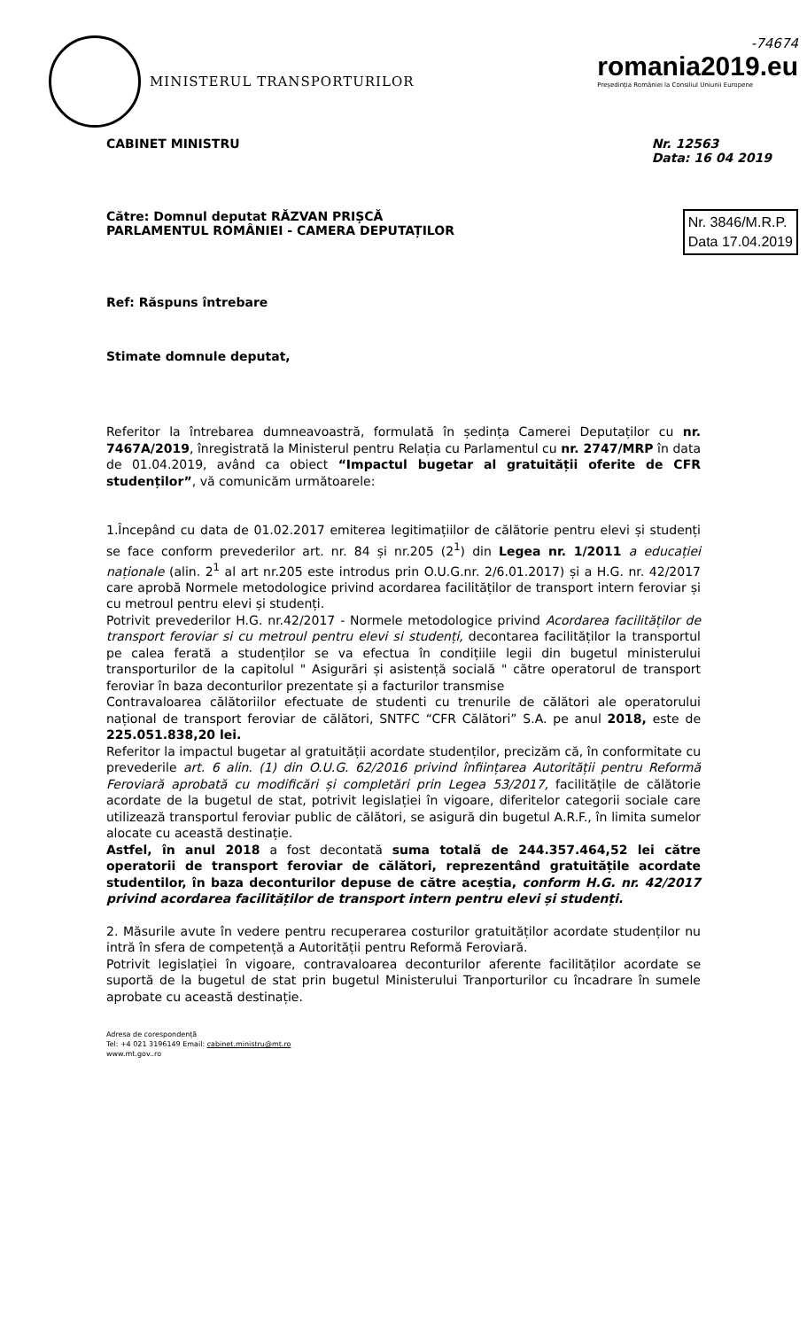MINISTERUL TRANSPORTURILOR -74674
romania2019.eu
Președinția României la Consiliul Uniunii Europene
CABINET MINISTRU Nr. 12563
Data: 16 04 2019
Către: Domnul deputat RĂZVAN PRIȘCĂ
PARLAMENTUL ROMÂNIEI - CAMERA DEPUTAȚILOR
Nr. 3846/M.R.P.
Data 17.04.2019
Ref: Răspuns întrebare
Stimate domnule deputat,
Referitor la întrebarea dumneavoastră, formulată în ședința Camerei Deputaților cu nr. 7467A/2019, înregistrată la Ministerul pentru Relația cu Parlamentul cu nr. 2747/MRP în data de 01.04.2019, având ca obiect “Impactul bugetar al gratuității oferite de CFR studenților”, vă comunicăm următoarele:
1.Începând cu data de 01.02.2017 emiterea legitimațiilor de călătorie pentru elevi și studenți se face conform prevederilor art. nr. 84 și nr.205 (2<sup>1</sup>) din Legea nr. 1/2011 a educației naționale (alin. 2<sup>1</sup> al art nr.205 este introdus prin O.U.G.nr. 2/6.01.2017) și a H.G. nr. 42/2017 care aprobă Normele metodologice privind acordarea facilităților de transport intern feroviar și cu metroul pentru elevi și studenți.
Potrivit prevederilor H.G. nr.42/2017 - Normele metodologice privind Acordarea facilităților de transport feroviar si cu metroul pentru elevi si studenți, decontarea facilităților la transportul pe calea ferată a studenților se va efectua în condițiile legii din bugetul ministerului transporturilor de la capitolul " Asigurări și asistență socială " către operatorul de transport feroviar în baza deconturilor prezentate și a facturilor transmise
Contravaloarea călătoriilor efectuate de studenti cu trenurile de călători ale operatorului național de transport feroviar de călători, SNTFC “CFR Călători” S.A. pe anul 2018, este de 225.051.838,20 lei.
Referitor la impactul bugetar al gratuității acordate studenților, precizăm că, în conformitate cu prevederile art. 6 alin. (1) din O.U.G. 62/2016 privind înființarea Autorității pentru Reformă Feroviară aprobată cu modificări și completări prin Legea 53/2017, facilitățile de călătorie acordate de la bugetul de stat, potrivit legislației în vigoare, diferitelor categorii sociale care utilizează transportul feroviar public de călători, se asigură din bugetul A.R.F., în limita sumelor alocate cu această destinație.
Astfel, în anul 2018 a fost decontată suma totală de 244.357.464,52 lei către operatorii de transport feroviar de călători, reprezentând gratuitățile acordate studentilor, în baza deconturilor depuse de către aceștia, conform H.G. nr. 42/2017 privind acordarea facilităților de transport intern pentru elevi și studenți.
2. Măsurile avute în vedere pentru recuperarea costurilor gratuităților acordate studenților nu intră în sfera de competență a Autorității pentru Reformă Feroviară.
Potrivit legislației în vigoare, contravaloarea deconturilor aferente facilităților acordate se suportă de la bugetul de stat prin bugetul Ministerului Tranporturilor cu încadrare în sumele aprobate cu această destinație.
Adresa de corespondență
Tel: +4 021 3196149 Email: cabinet.ministru@mt.ro
www.mt.gov..ro